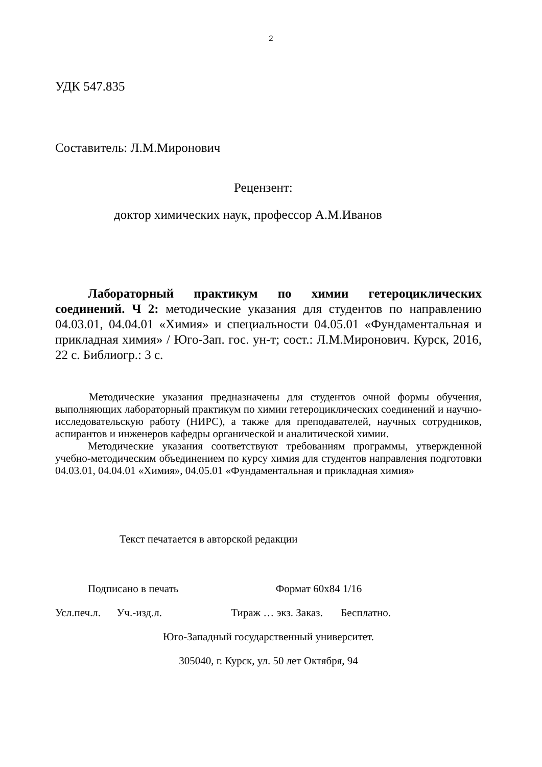2
УДК 547.835
Составитель: Л.М.Миронович
Рецензент:
доктор химических наук, профессор А.М.Иванов
Лабораторный практикум по химии гетероциклических соединений. Ч 2: методические указания для студентов по направлению 04.03.01, 04.04.01 «Химия» и специальности 04.05.01 «Фундаментальная и прикладная химия» / Юго-Зап. гос. ун-т; сост.: Л.М.Миронович. Курск, 2016, 22 с. Библиогр.: 3 с.
Методические указания предназначены для студентов очной формы обучения, выполняющих лабораторный практикум по химии гетероциклических соединений и научно-исследовательскую работу (НИРС), а также для преподавателей, научных сотрудников, аспирантов и инженеров кафедры органической и аналитической химии.
Методические указания соответствуют требованиям программы, утвержденной учебно-методическим объединением по курсу химия для студентов направления подготовки 04.03.01, 04.04.01 «Химия», 04.05.01 «Фундаментальная и прикладная химия»
Текст печатается в авторской редакции
Подписано в печать Формат 60х84 1/16
Усл.печ.л. Уч.-изд.л. Тираж … экз. Заказ. Бесплатно.
Юго-Западный государственный университет.
305040, г. Курск, ул. 50 лет Октября, 94